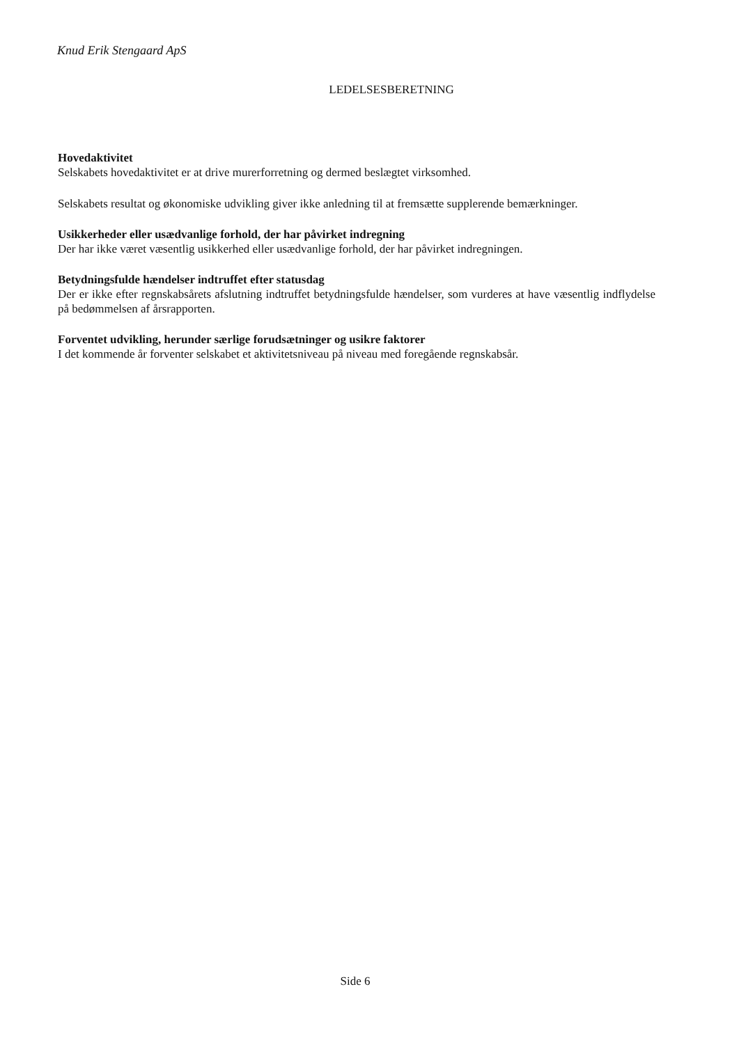Knud Erik Stengaard ApS
LEDELSESBERETNING
Hovedaktivitet
Selskabets hovedaktivitet er at drive murerforretning og dermed beslægtet virksomhed.
Selskabets resultat og økonomiske udvikling giver ikke anledning til at fremsætte supplerende bemærkninger.
Usikkerheder eller usædvanlige forhold, der har påvirket indregning
Der har ikke været væsentlig usikkerhed eller usædvanlige forhold, der har påvirket indregningen.
Betydningsfulde hændelser indtruffet efter statusdag
Der er ikke efter regnskabsårets afslutning indtruffet betydningsfulde hændelser, som vurderes at have væsentlig indflydelse på bedømmelsen af årsrapporten.
Forventet udvikling, herunder særlige forudsætninger og usikre faktorer
I det kommende år forventer selskabet et aktivitetsniveau på niveau med foregående regnskabsår.
Side 6